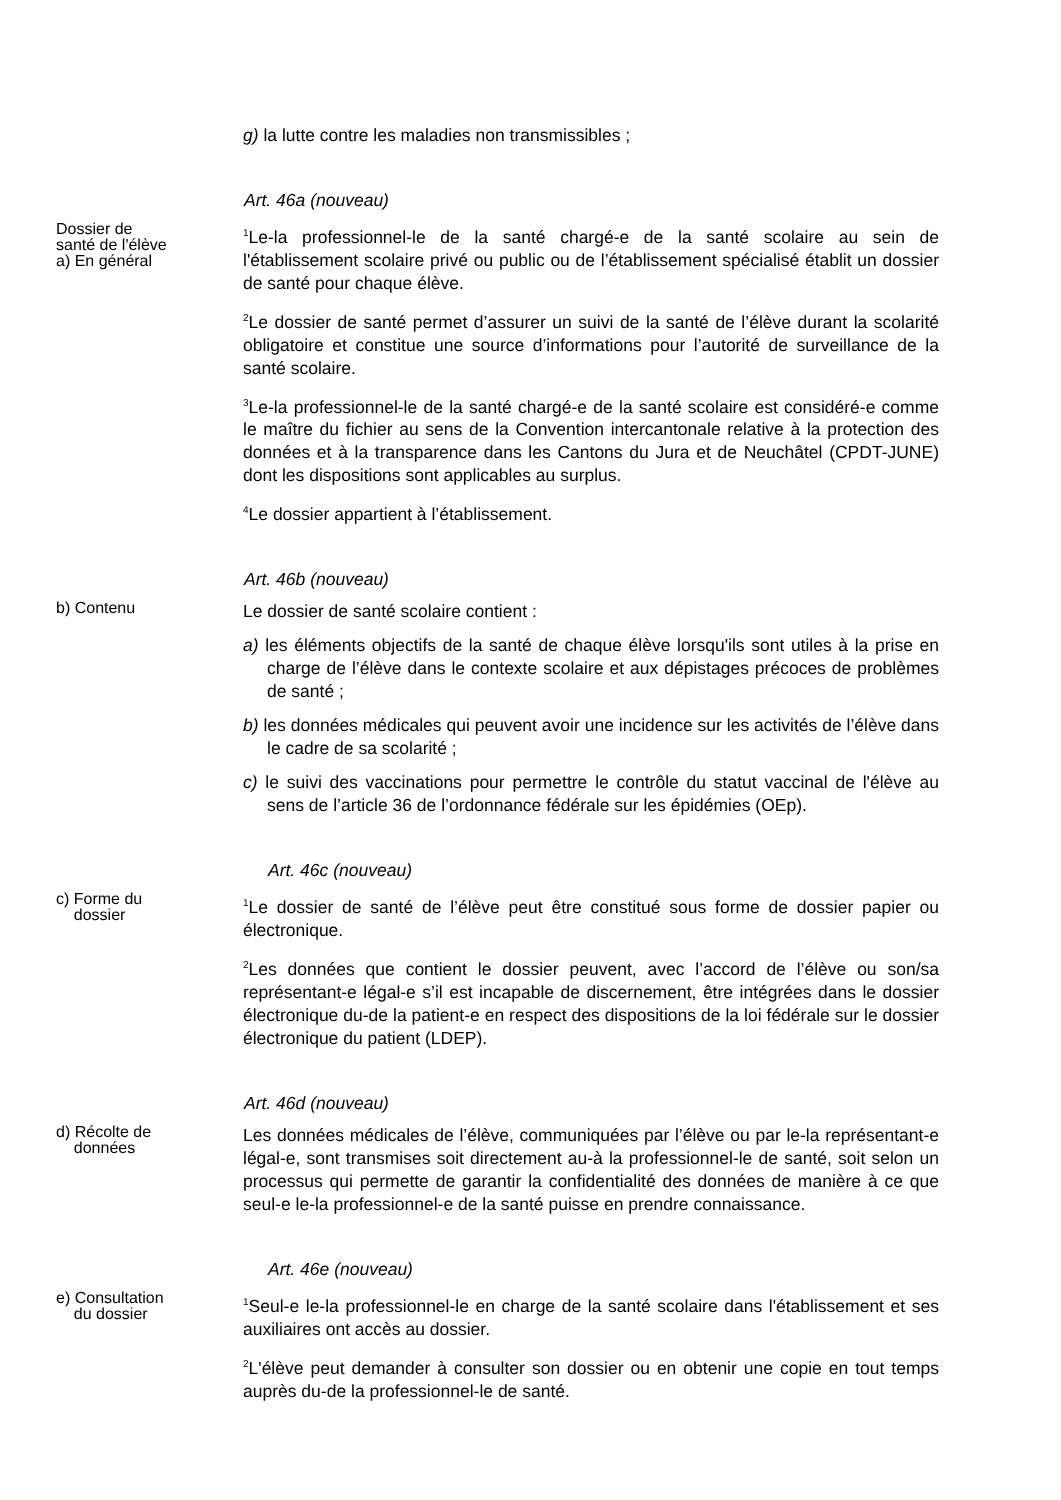g) la lutte contre les maladies non transmissibles ;
Art. 46a (nouveau)
Dossier de
santé de l'élève
a) En général
<sup>1</sup> Le-la professionnel-le de la santé chargé-e de la santé scolaire au sein de l'établissement scolaire privé ou public ou de l’établissement spécialisé établit un dossier de santé pour chaque élève.
<sup>2</sup> Le dossier de santé permet d’assurer un suivi de la santé de l’élève durant la scolarité obligatoire et constitue une source d’informations pour l’autorité de surveillance de la santé scolaire.
<sup>3</sup> Le-la professionnel-le de la santé chargé-e de la santé scolaire est considéré-e comme le maître du fichier au sens de la Convention intercantonale relative à la protection des données et à la transparence dans les Cantons du Jura et de Neuchâtel (CPDT-JUNE) dont les dispositions sont applicables au surplus.
<sup>4</sup> Le dossier appartient à l’établissement.
Art. 46b (nouveau)
b) Contenu
Le dossier de santé scolaire contient :
a) les éléments objectifs de la santé de chaque élève lorsqu'ils sont utiles à la prise en charge de l’élève dans le contexte scolaire et aux dépistages précoces de problèmes de santé ;
b) les données médicales qui peuvent avoir une incidence sur les activités de l’élève dans le cadre de sa scolarité ;
c) le suivi des vaccinations pour permettre le contrôle du statut vaccinal de l'élève au sens de l’article 36 de l’ordonnance fédérale sur les épidémies (OEp).
Art. 46c (nouveau)
c) Forme du
dossier
<sup>1</sup> Le dossier de santé de l’élève peut être constitué sous forme de dossier papier ou électronique.
<sup>2</sup> Les données que contient le dossier peuvent, avec l’accord de l’élève ou son/sa représentant-e légal-e s’il est incapable de discernement, être intégrées dans le dossier électronique du-de la patient-e en respect des dispositions de la loi fédérale sur le dossier électronique du patient (LDEP).
Art. 46d (nouveau)
d) Récolte de
données
Les données médicales de l’élève, communiquées par l’élève ou par le-la représentant-e légal-e, sont transmises soit directement au-à la professionnel-le de santé, soit selon un processus qui permette de garantir la confidentialité des données de manière à ce que seul-e le-la professionnel-e de la santé puisse en prendre connaissance.
Art. 46e (nouveau)
e) Consultation
du dossier
<sup>1</sup> Seul-e le-la professionnel-le en charge de la santé scolaire dans l'établissement et ses auxiliaires ont accès au dossier.
<sup>2</sup> L'élève peut demander à consulter son dossier ou en obtenir une copie en tout temps auprès du-de la professionnel-le de santé.